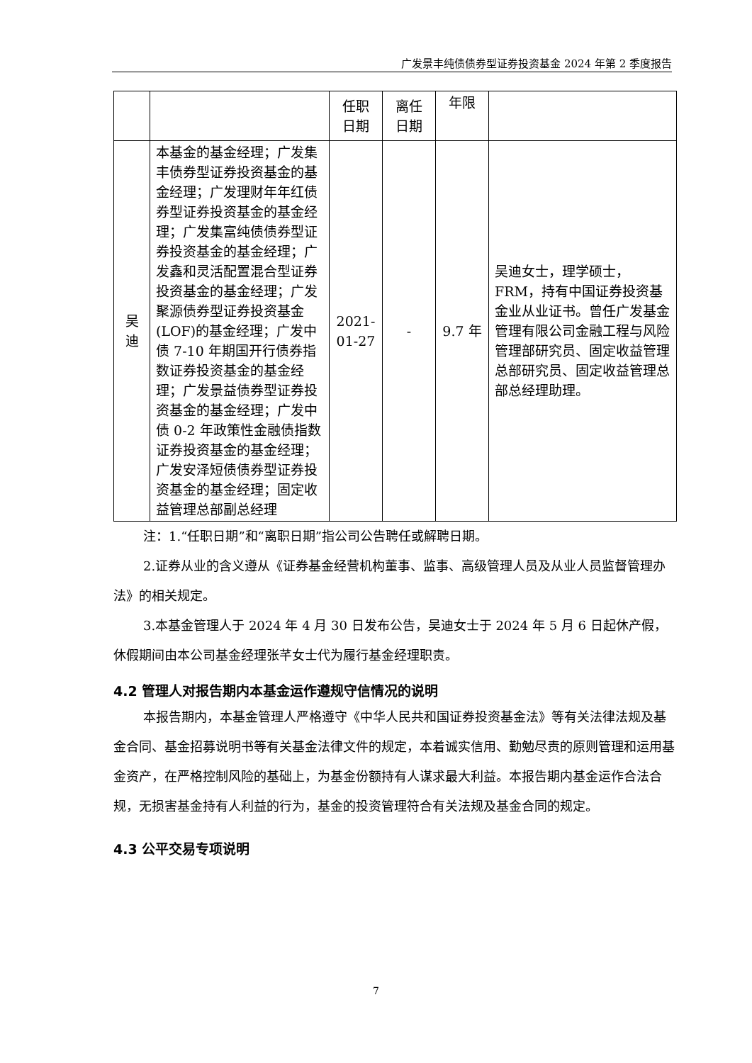广发景丰纯债债券型证券投资基金 2024 年第 2 季度报告
| | | 任职 日期 | 离任 日期 | 年限 | |
| 吴迪 | 本基金的基金经理；广发集丰债券型证券投资基金的基金经理；广发理财年年红债券型证券投资基金的基金经理；广发集富纯债债券型证券投资基金的基金经理；广发鑫和灵活配置混合型证券投资基金的基金经理；广发聚源债券型证券投资基金(LOF)的基金经理；广发中债 7-10 年期国开行债券指数证券投资基金的基金经理；广发景益债券型证券投资基金的基金经理；广发中债 0-2 年政策性金融债指数证券投资基金的基金经理；广发安泽短债债券型证券投资基金的基金经理；固定收益管理总部副总经理 | 2021-01-27 | - | 9.7 年 | 吴迪女士，理学硕士，FRM，持有中国证券投资基金业从业证书。曾任广发基金管理有限公司金融工程与风险管理部研究员、固定收益管理总部研究员、固定收益管理总部总经理助理。 |
注：1.“任职日期”和“离职日期”指公司公告聘任或解聘日期。
2.证券从业的含义遵从《证券基金经营机构董事、监事、高级管理人员及从业人员监督管理办法》的相关规定。
3.本基金管理人于 2024 年 4 月 30 日发布公告，吴迪女士于 2024 年 5 月 6 日起休产假，休假期间由本公司基金经理张芊女士代为履行基金经理职责。
4.2 管理人对报告期内本基金运作遵规守信情况的说明
本报告期内，本基金管理人严格遵守《中华人民共和国证券投资基金法》等有关法律法规及基金合同、基金招募说明书等有关基金法律文件的规定，本着诚实信用、勤勉尽责的原则管理和运用基金资产，在严格控制风险的基础上，为基金份额持有人谋求最大利益。本报告期内基金运作合法合规，无损害基金持有人利益的行为，基金的投资管理符合有关法规及基金合同的规定。
4.3 公平交易专项说明
7